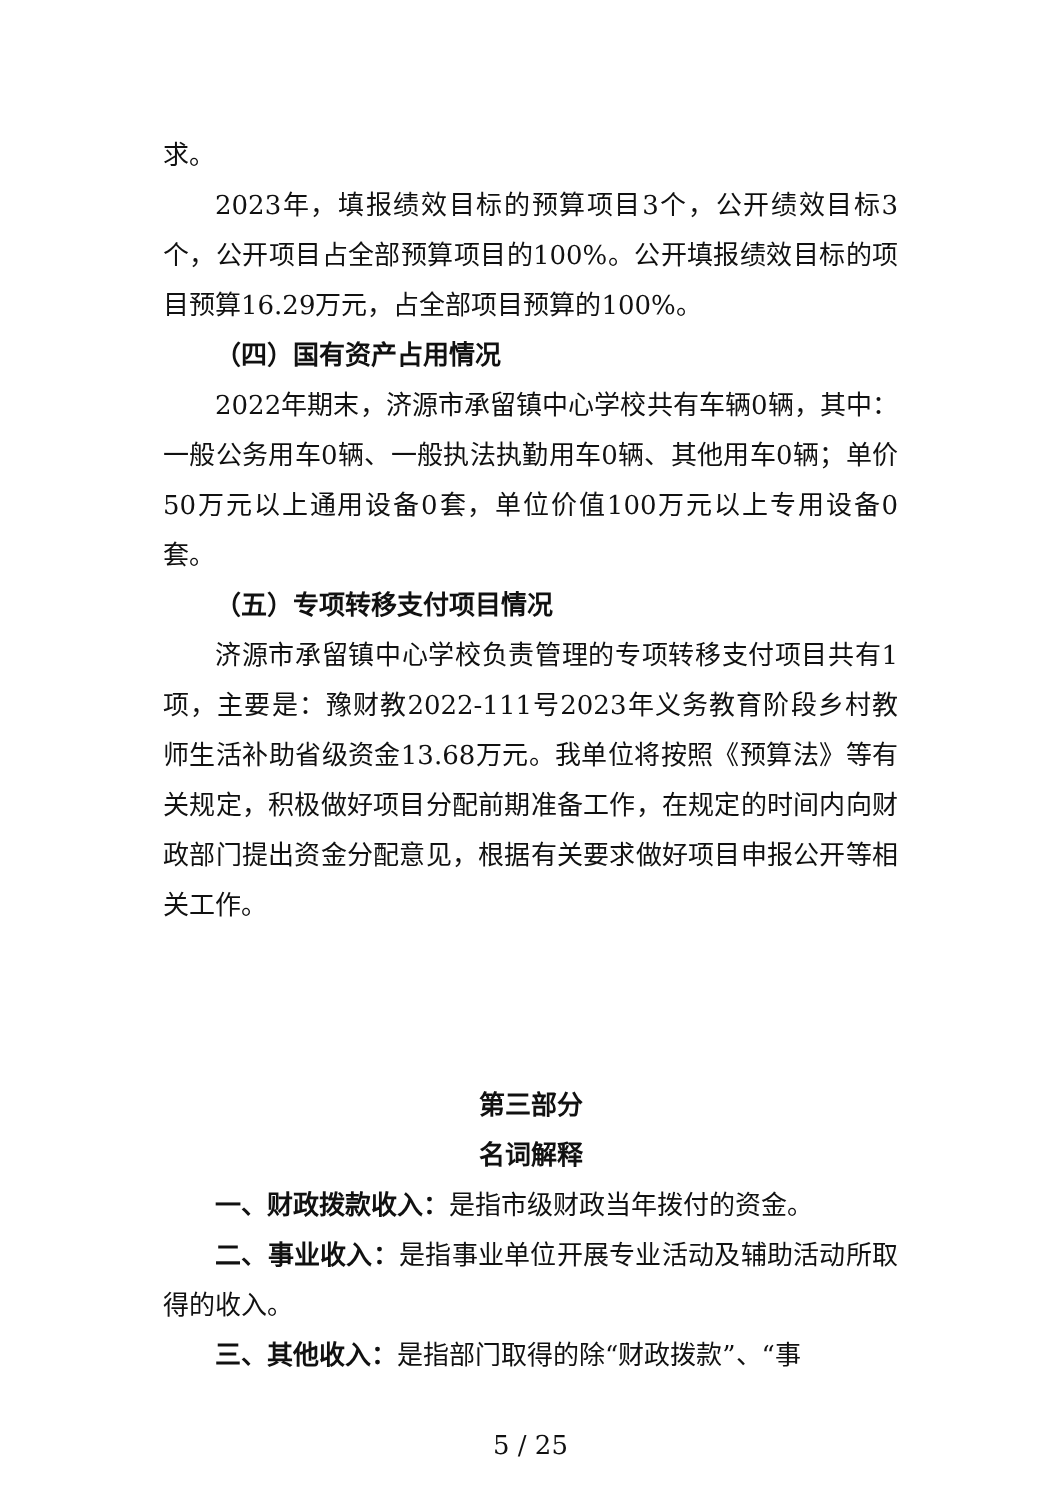求。
2023年，填报绩效目标的预算项目3个，公开绩效目标3个，公开项目占全部预算项目的100%。公开填报绩效目标的项目预算16.29万元，占全部项目预算的100%。
（四）国有资产占用情况
2022年期末，济源市承留镇中心学校共有车辆0辆，其中：一般公务用车0辆、一般执法执勤用车0辆、其他用车0辆；单价50万元以上通用设备0套，单位价值100万元以上专用设备0套。
（五）专项转移支付项目情况
济源市承留镇中心学校负责管理的专项转移支付项目共有1项，主要是：豫财教2022-111号2023年义务教育阶段乡村教师生活补助省级资金13.68万元。我单位将按照《预算法》等有关规定，积极做好项目分配前期准备工作，在规定的时间内向财政部门提出资金分配意见，根据有关要求做好项目申报公开等相关工作。
第三部分
名词解释
一、财政拨款收入：是指市级财政当年拨付的资金。
二、事业收入：是指事业单位开展专业活动及辅助活动所取得的收入。
三、其他收入：是指部门取得的除“财政拨款”、“事
5 / 25